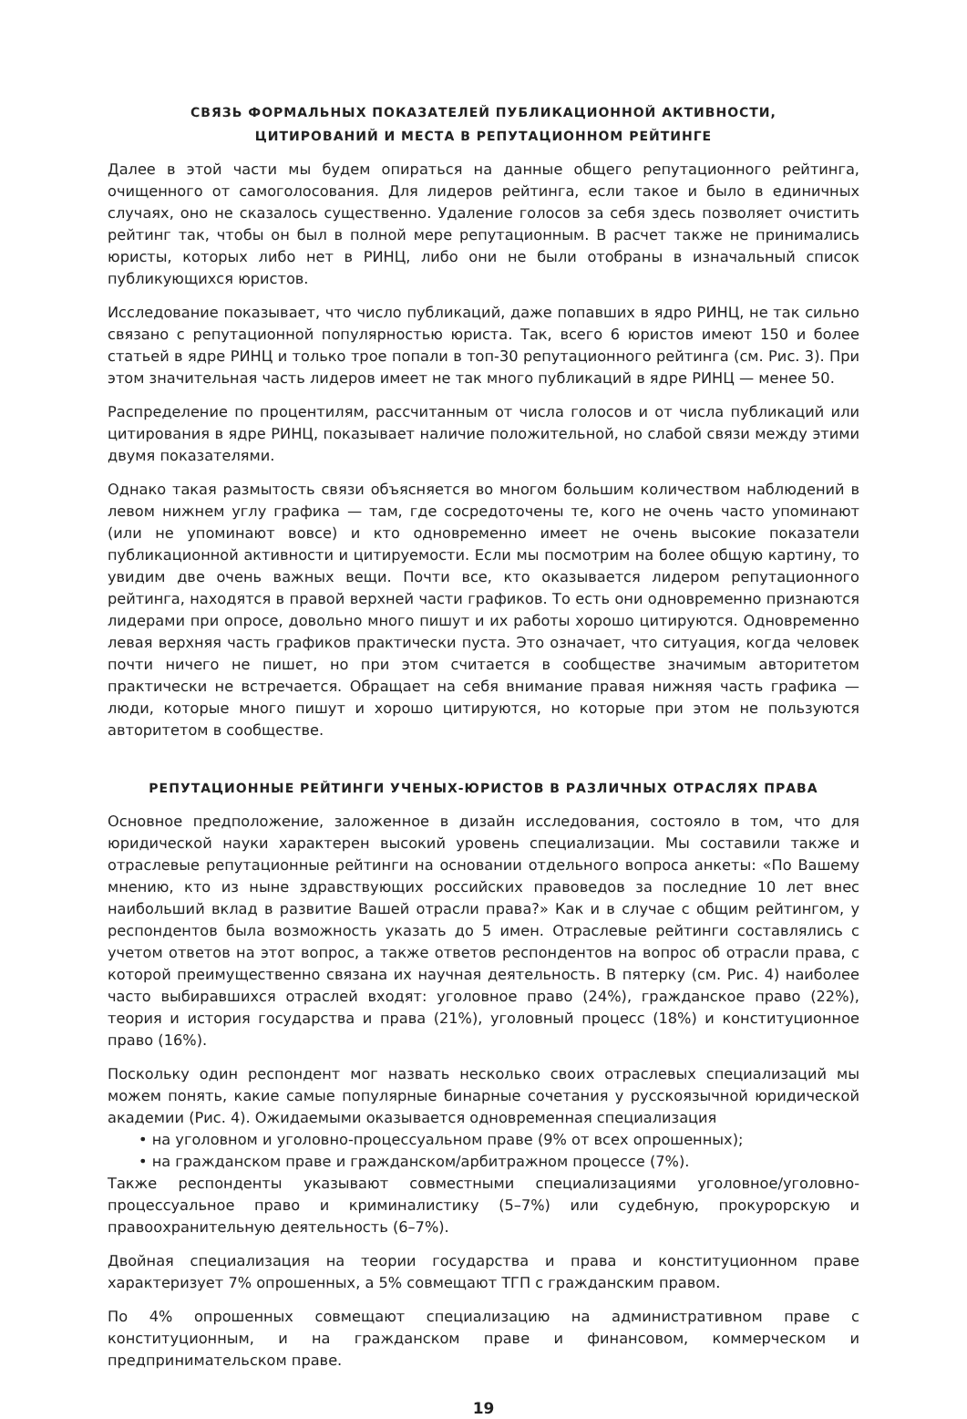СВЯЗЬ ФОРМАЛЬНЫХ ПОКАЗАТЕЛЕЙ ПУБЛИКАЦИОННОЙ АКТИВНОСТИ,
ЦИТИРОВАНИЙ И МЕСТА В РЕПУТАЦИОННОМ РЕЙТИНГЕ
Далее в этой части мы будем опираться на данные общего репутационного рейтинга, очищенного от самоголосования. Для лидеров рейтинга, если такое и было в единичных случаях, оно не сказалось существенно. Удаление голосов за себя здесь позволяет очистить рейтинг так, чтобы он был в полной мере репутационным. В расчет также не принимались юристы, которых либо нет в РИНЦ, либо они не были отобраны в изначальный список публикующихся юристов.
Исследование показывает, что число публикаций, даже попавших в ядро РИНЦ, не так сильно связано с репутационной популярностью юриста. Так, всего 6 юристов имеют 150 и более статьей в ядре РИНЦ и только трое попали в топ-30 репутационного рейтинга (см. Рис. 3). При этом значительная часть лидеров имеет не так много публикаций в ядре РИНЦ — менее 50.
Распределение по процентилям, рассчитанным от числа голосов и от числа публикаций или цитирования в ядре РИНЦ, показывает наличие положительной, но слабой связи между этими двумя показателями.
Однако такая размытость связи объясняется во многом большим количеством наблюдений в левом нижнем углу графика — там, где сосредоточены те, кого не очень часто упоминают (или не упоминают вовсе) и кто одновременно имеет не очень высокие показатели публикационной активности и цитируемости. Если мы посмотрим на более общую картину, то увидим две очень важных вещи. Почти все, кто оказывается лидером репутационного рейтинга, находятся в правой верхней части графиков. То есть они одновременно признаются лидерами при опросе, довольно много пишут и их работы хорошо цитируются. Одновременно левая верхняя часть графиков практически пуста. Это означает, что ситуация, когда человек почти ничего не пишет, но при этом считается в сообществе значимым авторитетом практически не встречается. Обращает на себя внимание правая нижняя часть графика — люди, которые много пишут и хорошо цитируются, но которые при этом не пользуются авторитетом в сообществе.
РЕПУТАЦИОННЫЕ РЕЙТИНГИ УЧЕНЫХ-ЮРИСТОВ В РАЗЛИЧНЫХ ОТРАСЛЯХ ПРАВА
Основное предположение, заложенное в дизайн исследования, состояло в том, что для юридической науки характерен высокий уровень специализации. Мы составили также и отраслевые репутационные рейтинги на основании отдельного вопроса анкеты: «По Вашему мнению, кто из ныне здравствующих российских правоведов за последние 10 лет внес наибольший вклад в развитие Вашей отрасли права?» Как и в случае с общим рейтингом, у респондентов была возможность указать до 5 имен. Отраслевые рейтинги составлялись с учетом ответов на этот вопрос, а также ответов респондентов на вопрос об отрасли права, с которой преимущественно связана их научная деятельность. В пятерку (см. Рис. 4) наиболее часто выбиравшихся отраслей входят: уголовное право (24%), гражданское право (22%), теория и история государства и права (21%), уголовный процесс (18%) и конституционное право (16%).
Поскольку один респондент мог назвать несколько своих отраслевых специализаций мы можем понять, какие самые популярные бинарные сочетания у русскоязычной юридической академии (Рис. 4). Ожидаемыми оказывается одновременная специализация
• на уголовном и уголовно-процессуальном праве (9% от всех опрошенных);
• на гражданском праве и гражданском/арбитражном процессе (7%).
Также респонденты указывают совместными специализациями уголовное/уголовно-процессуальное право и криминалистику (5–7%) или судебную, прокурорскую и правоохранительную деятельность (6–7%).
Двойная специализация на теории государства и права и конституционном праве характеризует 7% опрошенных, а 5% совмещают ТГП с гражданским правом.
По 4% опрошенных совмещают специализацию на административном праве с конституционным, и на гражданском праве и финансовом, коммерческом и предпринимательском праве.
19